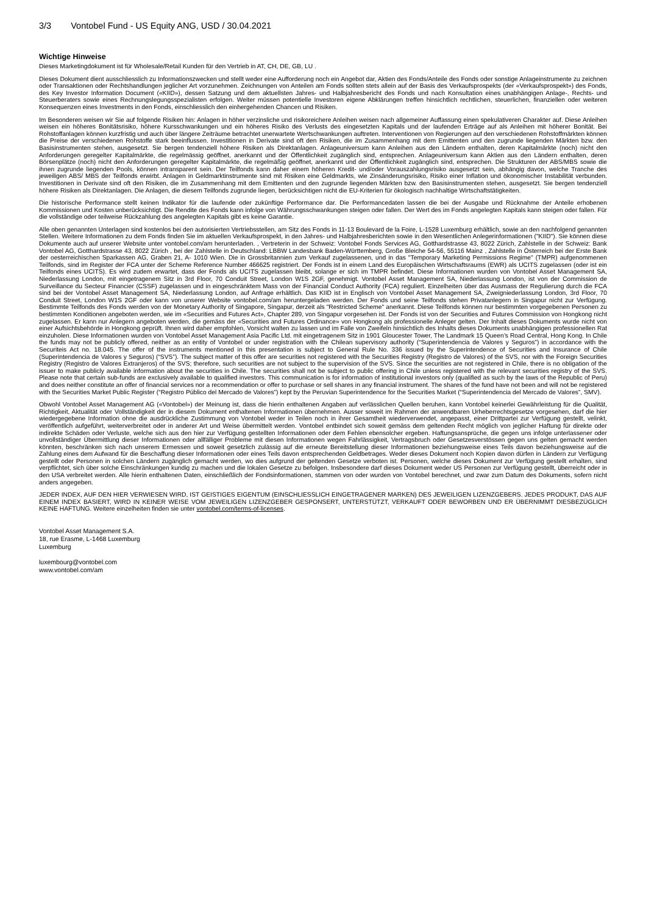3/3 Vontobel Fund - US Equity ANG, USD / 30.04.2021
Wichtige Hinweise
Dieses Marketingdokument ist für Wholesale/Retail Kunden für den Vertrieb in AT, CH, DE, GB, LU .
Dieses Dokument dient ausschliesslich zu Informationszwecken und stellt weder eine Aufforderung noch ein Angebot dar, Aktien des Fonds/Anteile des Fonds oder sonstige Anlageinstrumente zu zeichnen oder Transaktionen oder Rechtshandlungen jeglicher Art vorzunehmen. Zeichnungen von Anteilen am Fonds sollten stets allein auf der Basis des Verkaufsprospekts (der «Verkaufsprospekt») des Fonds, des Key Investor Information Document («KIID»), dessen Satzung und dem aktuellsten Jahres- und Halbjahresbericht des Fonds und nach Konsultation eines unabhängigen Anlage-, Rechts- und Steuerberaters sowie eines Rechnungslegungsspezialisten erfolgen. Weiter müssen potentielle Investoren eigene Abklärungen treffen hinsichtlich rechtlichen, steuerlichen, finanziellen oder weiteren Konsequenzen eines Investments in den Fonds, einschliesslich den einhergehenden Chancen und Risiken.
Im Besonderen weisen wir Sie auf folgende Risiken hin: Anlagen in höher verzinsliche und risikoreichere Anleihen weisen nach allgemeiner Auffassung einen spekulativeren Charakter auf. Diese Anleihen weisen ein höheres Bonitätsrisiko, höhere Kursschwankungen und ein höheres Risiko des Verlusts des eingesetzten Kapitals und der laufenden Erträge auf als Anleihen mit höherer Bonität. Bei Rohstoffanlagen können kurzfristig und auch über längere Zeiträume betrachtet unerwartete Wertschwankungen auftreten. Interventionen von Regierungen auf den verschiedenen Rohstoffmärkten können die Preise der verschiedenen Rohstoffe stark beeinflussen. Investitionen in Derivate sind oft den Risiken, die im Zusammenhang mit dem Emittenten und den zugrunde liegenden Märkten bzw. den Basisinstrumenten stehen, ausgesetzt. Sie bergen tendenziell höhere Risiken als Direktanlagen. Anlageuniversum kann Anleihen aus den Ländern enthalten, deren Kapitalmärkte (noch) nicht den Anforderungen geregelter Kapitalmärkte, die regelmässig geöffnet, anerkannt und der Öffentlichkeit zugänglich sind, entsprechen. Anlageuniversum kann Aktien aus den Ländern enthalten, deren Börsenplätze (noch) nicht den Anforderungen geregelter Kapitalmärkte, die regelmäßig geöffnet, anerkannt und der Öffentlichkeit zugänglich sind, entsprechen. Die Strukturen der ABS/MBS sowie die ihnen zugrunde liegenden Pools, können intransparent sein. Der Teilfonds kann daher einem höheren Kredit- und/oder Vorauszahlungsrisiko ausgesetzt sein, abhängig davon, welche Tranche des jeweiligen ABS/ MBS der Teilfonds erwirbt. Anlagen in Geldmarktinstrumente sind mit Risiken eine Geldmarkts, wie Zinsänderungsrisiko, Risiko einer Inflation und ökonomischer Instabilität verbunden. Investitionen in Derivate sind oft den Risiken, die im Zusammenhang mit dem Emittenten und den zugrunde liegenden Märkten bzw. den Basisinstrumenten stehen, ausgesetzt. Sie bergen tendenziell höhere Risiken als Direktanlagen. Die Anlagen, die diesem Teilfonds zugrunde liegen, berücksichtigen nicht die EU-Kriterien für ökologisch nachhaltige Wirtschaftstätigkeiten.
Die historische Performance stellt keinen Indikator für die laufende oder zukünftige Performance dar. Die Performancedaten lassen die bei der Ausgabe und Rücknahme der Anteile erhobenen Kommissionen und Kosten unberücksichtigt. Die Rendite des Fonds kann infolge von Währungsschwankungen steigen oder fallen. Der Wert des im Fonds angelegten Kapitals kann steigen oder fallen. Für die vollständige oder teilweise Rückzahlung des angelegten Kapitals gibt es keine Garantie.
Alle oben genannten Unterlagen sind kostenlos bei den autorisierten Vertriebsstellen, am Sitz des Fonds in 11-13 Boulevard de la Foire, L-1528 Luxemburg erhältlich, sowie an den nachfolgend genannten Stellen. Weitere Informationen zu dem Fonds finden Sie im aktuellen Verkaufsprospekt, in den Jahres- und Halbjahresberichten sowie in den Wesentlichen Anlegerinformationen ("KIID"). Sie können diese Dokumente auch auf unserer Website unter vontobel.com/am herunterladen. , Vertreterin in der Schweiz: Vontobel Fonds Services AG, Gotthardstrasse 43, 8022 Zürich, Zahlstelle in der Schweiz: Bank Vontobel AG, Gotthardstrasse 43, 8022 Zürich , bei der Zahlstelle in Deutschland: LBBW Landesbank Baden-Württemberg, Große Bleiche 54-56, 55116 Mainz , Zahlstelle in Österreich bei der Erste Bank der oesterreichischen Sparkassen AG, Graben 21, A- 1010 Wien. Die in Grossbritannien zum Verkauf zugelassenen, und in das "Temporary Marketing Permissions Regime" (TMPR) aufgenommenen Teilfonds, sind im Register der FCA unter der Scheme Reference Number 466625 registriert. Der Fonds ist in einem Land des Europäischen Wirtschaftsraums (EWR) als UCITS zugelassen (oder ist ein Teilfonds eines UCITS). Es wird zudem erwartet, dass der Fonds als UCITS zugelassen bleibt, solange er sich im TMPR befindet. Diese Informationen wurden von Vontobel Asset Management SA, Niederlassung London, mit eingetragenem Sitz in 3rd Floor, 70 Conduit Street, London W1S 2GF, genehmigt. Vontobel Asset Management SA, Niederlassung London, ist von der Commission de Surveillance du Secteur Financier (CSSF) zugelassen und in eingeschränktem Mass von der Financial Conduct Authority (FCA) reguliert. Einzelheiten über das Ausmass der Regulierung durch die FCA sind bei der Vontobel Asset Management SA, Niederlassung London, auf Anfrage erhältlich. Das KIID ist in Englisch von Vontobel Asset Management SA, Zweigniederlassung London, 3rd Floor, 70 Conduit Street, London W1S 2GF oder kann von unserer Website vontobel.com/am heruntergeladen werden. Der Fonds und seine Teilfonds stehen Privatanlegern in Singapur nicht zur Verfügung. Bestimmte Teilfonds des Fonds werden von der Monetary Authority of Singapore, Singapur, derzeit als "Restricted Scheme" anerkannt. Diese Teilfonds können nur bestimmten vorgegebenen Personen zu bestimmten Konditionen angeboten werden, wie im «Securities and Futures Act», Chapter 289, von Singapur vorgesehen ist. Der Fonds ist von der Securities and Futures Commission von Hongkong nicht zugelassen. Er kann nur Anlegern angeboten werden, die gemäss der «Securities and Futures Ordinance» von Hongkong als professionelle Anleger gelten. Der Inhalt dieses Dokuments wurde nicht von einer Aufsichtsbehörde in Hongkong geprüft. Ihnen wird daher empfohlen, Vorsicht walten zu lassen und im Falle von Zweifeln hinsichtlich des Inhalts dieses Dokuments unabhängigen professionellen Rat einzuholen. Diese Informationen wurden von Vontobel Asset Management Asia Pacific Ltd. mit eingetragenem Sitz in 1901 Gloucester Tower, The Landmark 15 Queen’s Road Central, Hong Kong. In Chile the funds may not be publicly offered, neither as an entity of Vontobel or under registration with the Chilean supervisory authority (“Superintendencia de Valores y Seguros”) in accordance with the Securiteis Act no. 18.045. The offer of the instruments mentioned in this presentation is subject to General Rule No. 336 issued by the Superintendence of Securities and Insurance of Chile (Superintendencia de Valores y Seguros) (“SVS”). The subject matter of this offer are securities not registered with the Securities Registry (Registro de Valores) of the SVS, nor with the Foreign Securities Registry (Registro de Valores Extranjeros) of the SVS; therefore, such securities are not subject to the supervision of the SVS. Since the securities are not registered in Chile, there is no obligation of the issuer to make publicly available information about the securities in Chile. The securities shall not be subject to public offering in Chile unless registered with the relevant securities registry of the SVS. Please note that certain sub-funds are exclusively available to qualified investors. This communication is for information of institutional investors only (qualified as such by the laws of the Republic of Peru) and does neither constitute an offer of financial services nor a recommendation or offer to purchase or sell shares in any financial instrument. The shares of the fund have not been and will not be registered with the Securities Market Public Register (“Registro Público del Mercado de Valores”) kept by the Peruvian Superintendence for the Securities Market (“Superintendencia del Mercado de Valores”, SMV).
Obwohl Vontobel Asset Management AG («Vontobel») der Meinung ist, dass die hierin enthaltenen Angaben auf verlässlichen Quellen beruhen, kann Vontobel keinerlei Gewährleistung für die Qualität, Richtigkeit, Aktualität oder Vollständigkeit der in diesem Dokument enthaltenen Informationen übernehmen. Ausser soweit im Rahmen der anwendbaren Urheberrechtsgesetze vorgesehen, darf die hier wiedergegebene Information ohne die ausdrückliche Zustimmung von Vontobel weder in Teilen noch in ihrer Gesamtheit wiederverwendet, angepasst, einer Drittpartei zur Verfügung gestellt, velinkt, veröffentlich aufgeführt, weiterverbreitet oder in anderer Art und Weise übermittelt werden. Vontobel entbindet sich soweit gemäss dem geltenden Recht möglich von jeglicher Haftung für direkte oder indirekte Schäden oder Verluste, welche sich aus den hier zur Verfügung gestellten Informationen oder dem Fehlen ebensolcher ergeben. Haftungsansprüche, die gegen uns infolge unterlassener oder unvollständiger Übermittlung dieser Informationen oder allfälliger Probleme mit diesen Informationen wegen Fahrlässigkeit, Vertragsbruch oder Gesetzesverstössen gegen uns gelten gemacht werden könnten, beschränken sich nach unserem Ermessen und soweit gesetzlich zulässig auf die erneute Bereitstellung dieser Informationen beziehungsweise eines Teils davon beziehungsweise auf die Zahlung eines dem Aufwand für die Beschaffung dieser Informationen oder eines Teils davon entsprechenden Geldbetrages. Weder dieses Dokument noch Kopien davon dürfen in Ländern zur Verfügung gestellt oder Personen in solchen Ländern zugänglich gemacht werden, wo dies aufgrund der geltenden Gesetze verboten ist. Personen, welche dieses Dokument zur Verfügung gestellt erhalten, sind verpflichtet, sich über solche Einschränkungen kundig zu machen und die lokalen Gesetze zu befolgen. Insbesondere darf dieses Dokument weder US Personen zur Verfügung gestellt, überreicht oder in den USA verbreitet werden. Alle hierin enthaltenen Daten, einschließlich der Fondsinformationen, stammen von oder wurden von Vontobel berechnet, und zwar zum Datum des Dokuments, sofern nicht anders angegeben.
JEDER INDEX, AUF DEN HIER VERWIESEN WIRD, IST GEISTIGES EIGENTUM (EINSCHLIESSLICH EINGETRAGENER MARKEN) DES JEWEILIGEN LIZENZGEBERS. JEDES PRODUKT, DAS AUF EINEM INDEX BASIERT, WIRD IN KEINER WEISE VOM JEWEILIGEN LIZENZGEBER GESPONSERT, UNTERSTÜTZT, VERKAUFT ODER BEWORBEN UND ER ÜBERNIMMT DIESBEZÜGLICH KEINE HAFTUNG. Weitere einzelheiten finden sie unter vontobel.com/terms-of-licenses.
Vontobel Asset Management S.A.
18, rue Erasme, L-1468 Luxemburg
Luxemburg
luxembourg@vontobel.com
www.vontobel.com/am